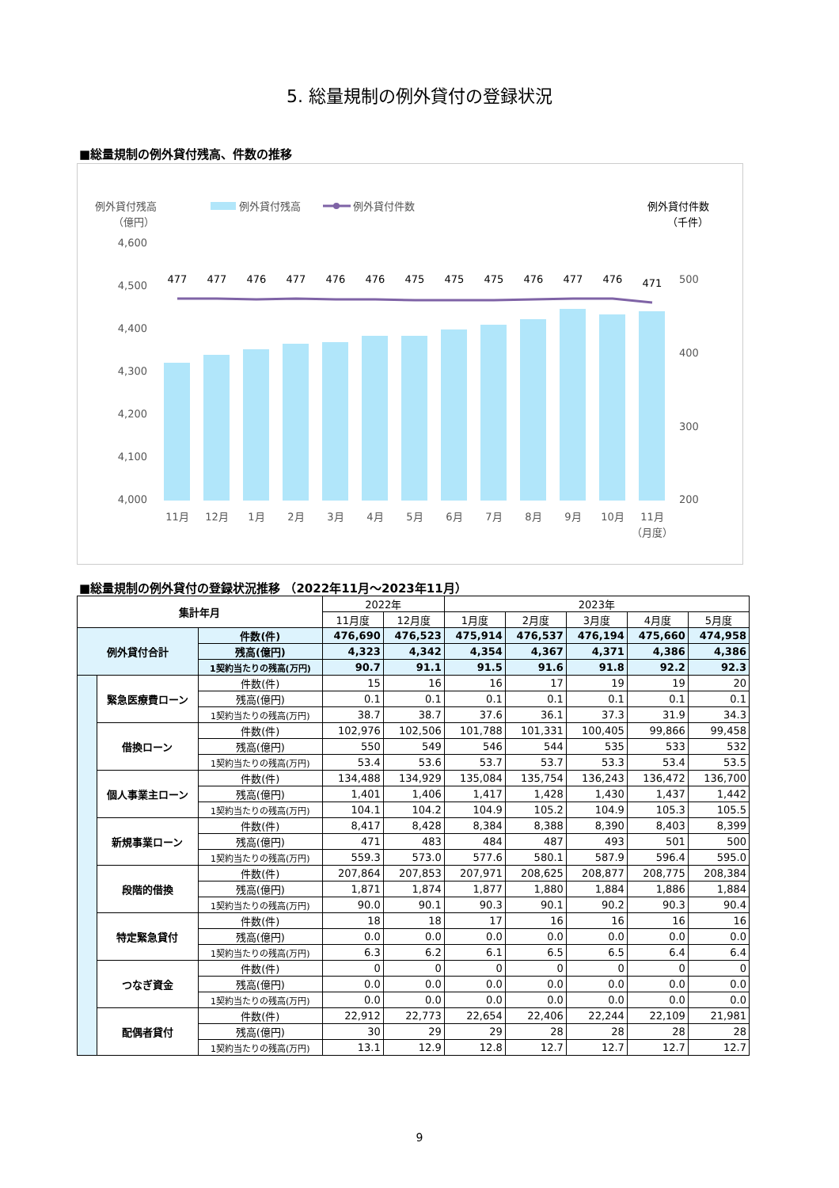5. 総量規制の例外貸付の登録状況
■総量規制の例外貸付残高、件数の推移
例外貸付残高
（億円）
例外貸付残高
例外貸付件数
例外貸付件数
（千件）
4,600
4,500
4,400
4,300
4,200
4,100
4,000
500
400
300
200
477
477
476
477
476
476
475
475
475
476
477
476
471
11月
12月
1月
2月
3月
4月
5月
6月
7月
8月
9月
10月
11月
（月度）
■総量規制の例外貸付の登録状況推移 （2022年11月～2023年11月）
| 集計年月 | | | 2022年 | | 2023年 | | | | |
| | | | 11月度 | 12月度 | 1月度 | 2月度 | 3月度 | 4月度 | 5月度 |
| 例外貸付合計 | | 件数(件) | 476,690 | 476,523 | 475,914 | 476,537 | 476,194 | 475,660 | 474,958 |
| | | 残高(億円) | 4,323 | 4,342 | 4,354 | 4,367 | 4,371 | 4,386 | 4,386 |
| | | 1契約当たりの残高(万円) | 90.7 | 91.1 | 91.5 | 91.6 | 91.8 | 92.2 | 92.3 |
| | 緊急医療費ローン | 件数(件) | 15 | 16 | 16 | 17 | 19 | 19 | 20 |
| | | 残高(億円) | 0.1 | 0.1 | 0.1 | 0.1 | 0.1 | 0.1 | 0.1 |
| | | 1契約当たりの残高(万円) | 38.7 | 38.7 | 37.6 | 36.1 | 37.3 | 31.9 | 34.3 |
| | 借換ローン | 件数(件) | 102,976 | 102,506 | 101,788 | 101,331 | 100,405 | 99,866 | 99,458 |
| | | 残高(億円) | 550 | 549 | 546 | 544 | 535 | 533 | 532 |
| | | 1契約当たりの残高(万円) | 53.4 | 53.6 | 53.7 | 53.7 | 53.3 | 53.4 | 53.5 |
| | 個人事業主ローン | 件数(件) | 134,488 | 134,929 | 135,084 | 135,754 | 136,243 | 136,472 | 136,700 |
| | | 残高(億円) | 1,401 | 1,406 | 1,417 | 1,428 | 1,430 | 1,437 | 1,442 |
| | | 1契約当たりの残高(万円) | 104.1 | 104.2 | 104.9 | 105.2 | 104.9 | 105.3 | 105.5 |
| | 新規事業ローン | 件数(件) | 8,417 | 8,428 | 8,384 | 8,388 | 8,390 | 8,403 | 8,399 |
| | | 残高(億円) | 471 | 483 | 484 | 487 | 493 | 501 | 500 |
| | | 1契約当たりの残高(万円) | 559.3 | 573.0 | 577.6 | 580.1 | 587.9 | 596.4 | 595.0 |
| | 段階的借換 | 件数(件) | 207,864 | 207,853 | 207,971 | 208,625 | 208,877 | 208,775 | 208,384 |
| | | 残高(億円) | 1,871 | 1,874 | 1,877 | 1,880 | 1,884 | 1,886 | 1,884 |
| | | 1契約当たりの残高(万円) | 90.0 | 90.1 | 90.3 | 90.1 | 90.2 | 90.3 | 90.4 |
| | 特定緊急貸付 | 件数(件) | 18 | 18 | 17 | 16 | 16 | 16 | 16 |
| | | 残高(億円) | 0.0 | 0.0 | 0.0 | 0.0 | 0.0 | 0.0 | 0.0 |
| | | 1契約当たりの残高(万円) | 6.3 | 6.2 | 6.1 | 6.5 | 6.5 | 6.4 | 6.4 |
| | つなぎ資金 | 件数(件) | 0 | 0 | 0 | 0 | 0 | 0 | 0 |
| | | 残高(億円) | 0.0 | 0.0 | 0.0 | 0.0 | 0.0 | 0.0 | 0.0 |
| | | 1契約当たりの残高(万円) | 0.0 | 0.0 | 0.0 | 0.0 | 0.0 | 0.0 | 0.0 |
| | 配偶者貸付 | 件数(件) | 22,912 | 22,773 | 22,654 | 22,406 | 22,244 | 22,109 | 21,981 |
| | | 残高(億円) | 30 | 29 | 29 | 28 | 28 | 28 | 28 |
| | | 1契約当たりの残高(万円) | 13.1 | 12.9 | 12.8 | 12.7 | 12.7 | 12.7 | 12.7 |
9